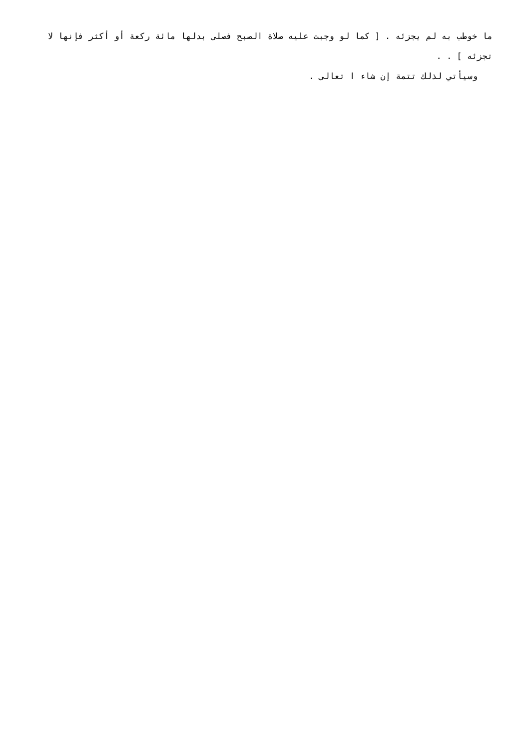ما خوطب به لم يجزئه . [ كما لو وجبت عليه صلاة الصبح فصلى بدلها مائة ركعة أو أكثر فإنها لا تجزئه ] . .
وسيأتي لذلك تتمة إن شاء ا تعالى .